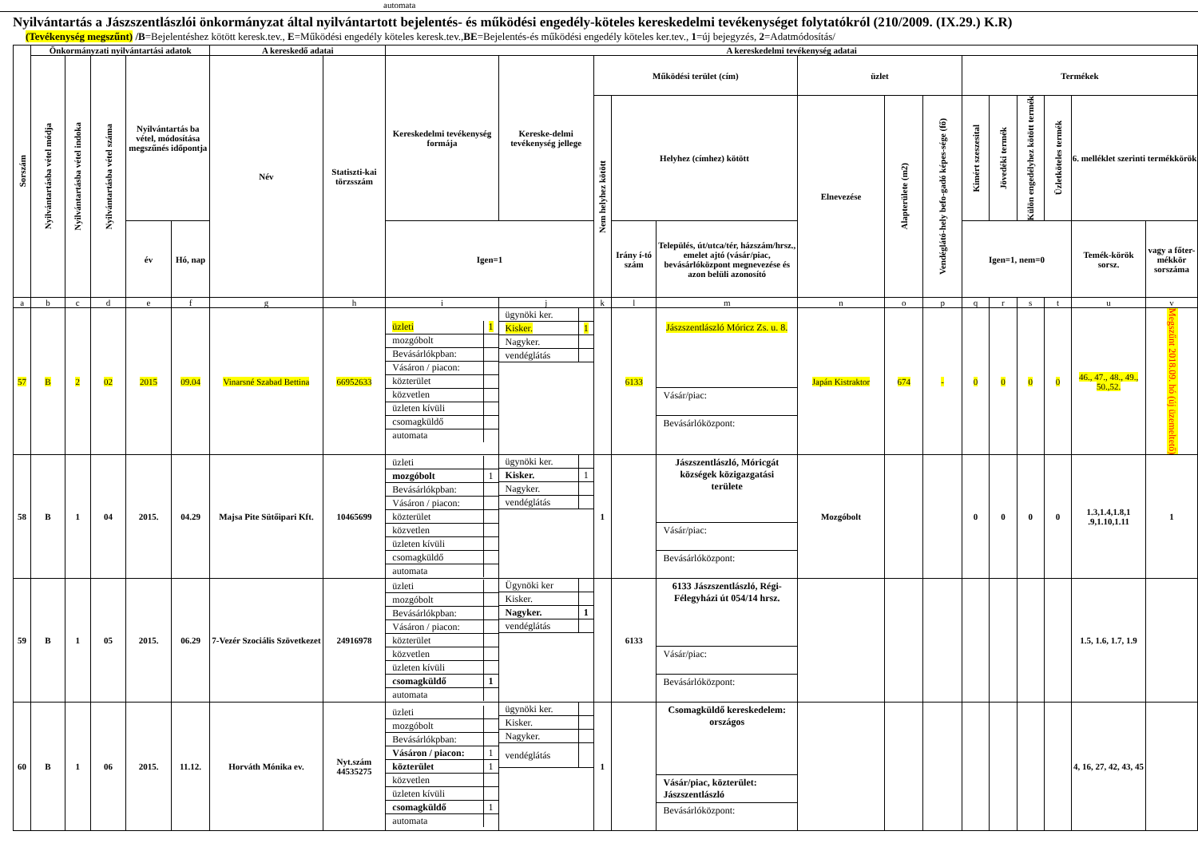automata
Nyilvántartás a Jászszentlászlói önkormányzat által nyilvántartott bejelentés- és működési engedély-köteles kereskedelmi tevékenységet folytatókról (210/2009. (IX.29.) K.R)
(Tevékenység megszűnt) /B=Bejelentéshez kötött keresk.tev., E=Működési engedély köteles keresk.tev.,BE=Bejelentés-és működési engedély köteles ker.tev., 1=új bejegyzés, 2=Adatmódosítás/
| Sorszám | Önkormányzati nyilvántartási adatok | | | | | A kereskedő adatai | | A kereskedelmi tevékenység adatai | | | | | | | | | | | | | |
| --- | --- | --- | --- | --- | --- | --- | --- | --- | --- | --- | --- | --- | --- | --- | --- | --- | --- | --- | --- | --- | --- |
| | Nyilvántartásba vétel módja | Nyilvántartásba vétel indoka | Nyilvántartásba vétel száma | Nyilvántartás ba vétel, módosítása megszűnés időpontja | | Név | Statiszti-kai törzsszám | Kereskedelmi tevékenység formája | Kereske-delmi tevékenység jellege | Működési terület (cím) | | | üzlet | | | Termékek | | | | | |
| | | | | | | | | | | Nem helyhez kötött | Helyhez (címhez) kötött | | Elnevezése | Alapterülete (m2) | Vendéglátó-hely befo-gadó képes-sége (fő) | Kimért szeszesital | Jövedéki termék | Külön engedélyhez kötött termék | Üzletköteles termék | 6. melléklet szerinti termékkörök | |
| | | | | év | Hó, nap | | | Igen=1 | | | Irány í-tó szám | Település, út/utca/tér, házszám/hrsz., emelet ajtó (vásár/piac, bevásárlóközpont megnevezése és azon belüli azonosító | | | | Igen=1, nem=0 | | | | Temék-körök sorsz. | vagy a főter-mékkör sorszáma |
| a | b | c | d | e | f | g | h | i | j | k | l | m | n | o | p | q | r | s | t | u | v |
| 57 | B | 2 | 02 | 2015 | 09.04 | Vinarsné Szabad Bettina | 66952633 | / üzleti / 1 / / mozgóbolt / / / Bevásárlókpban: / / / Vásáron / piacon: / / / közterület / / / közvetlen / / / üzleten kívüli / / / csomagküldő / / / automata / / | / ügynöki ker. / / / Kisker. / 1 / / Nagyker. / / / vendéglátás / / | | 6133 | Jászszentlászló Móricz Zs. u. 8. Vásár/piac: Bevásárlóközpont: | Japán Kistraktor | 674 | - | 0 | 0 | 0 | 0 | 46., 47., 48., 49., 50.,52. | Megszűnt 2018.09. hó (új üzemeltető) |
| 58 | B | 1 | 04 | 2015. | 04.29 | Majsa Pite Sütőipari Kft. | 10465699 | / üzleti / / / mozgóbolt / 1 / / Bevásárlókpban: / / / Vásáron / piacon: / / / közterület / / / közvetlen / / / üzleten kívüli / / / csomagküldő / / / automata / / | / ügynöki ker. / / / Kisker. / 1 / / Nagyker. / / / vendéglátás / / | 1 | | Jászszentlászló, Móricgát községek közigazgatási területe Vásár/piac: Bevásárlóközpont: | Mozgóbolt | | | 0 | 0 | 0 | 0 | 1.3,1.4,1.8,1 .9,1.10,1.11 | 1 |
| 59 | B | 1 | 05 | 2015. | 06.29 | 7-Vezér Szociális Szövetkezet | 24916978 | / üzleti / / / mozgóbolt / / / Bevásárlókpban: / / / Vásáron / piacon: / / / közterület / / / közvetlen / / / üzleten kívüli / / / csomagküldő / 1 / / automata / / | / Ügynöki ker / / / Kisker. / / / Nagyker. / 1 / / vendéglátás / / | | 6133 | 6133 Jászszentlászló, Régi-Félegyházi út 054/14 hrsz. Vásár/piac: Bevásárlóközpont: | | | | | | | | 1.5, 1.6, 1.7, 1.9 | |
| 60 | B | 1 | 06 | 2015. | 11.12. | Horváth Mónika ev. | Nyt.szám 44535275 | / üzleti / / / mozgóbolt / / / Bevásárlókpban: / / / Vásáron / piacon: / 1 / / közterület / 1 / / közvetlen / / / üzleten kívüli / / / csomagküldő / 1 / / automata / / | / ügynöki ker. / / / Kisker. / / / Nagyker. / / / vendéglátás / / | 1 | | Csomagküldő kereskedelem: országos Vásár/piac, közterület: Jászszentlászló Bevásárlóközpont: | | | | | | | | 4, 16, 27, 42, 43, 45 | |